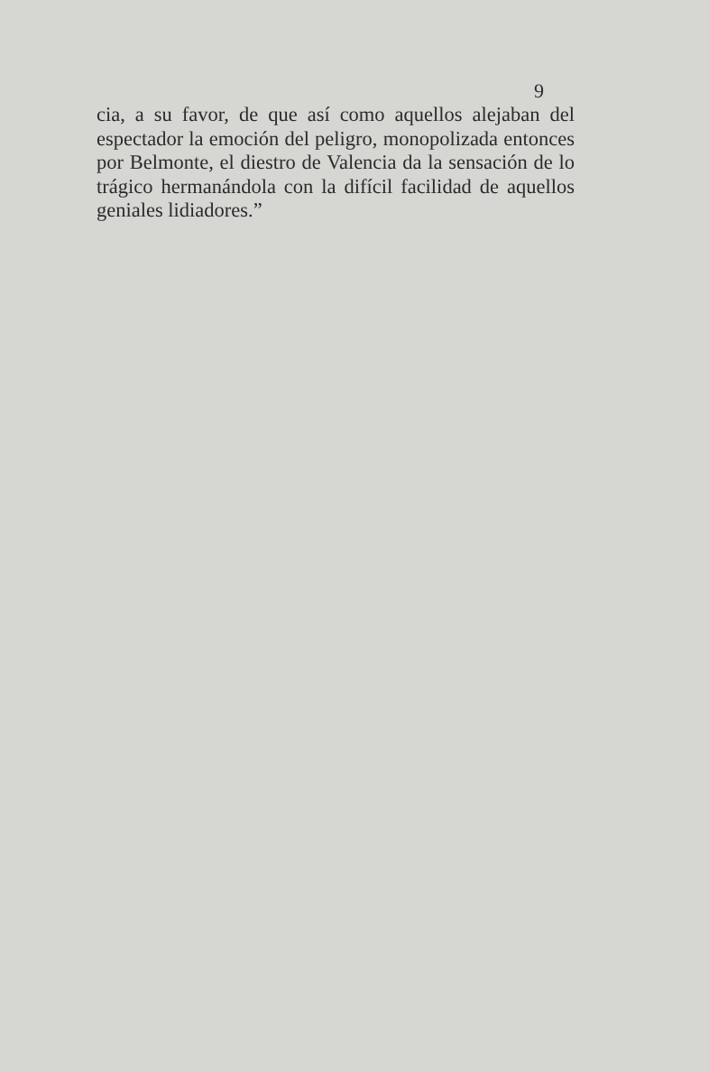9
cia, a su favor, de que así como aquellos alejaban del espectador la emoción del peligro, monopolizada entonces por Belmonte, el diestro de Valencia da la sensación de lo trágico hermanándola con la difícil facilidad de aquellos geniales lidiadores.”